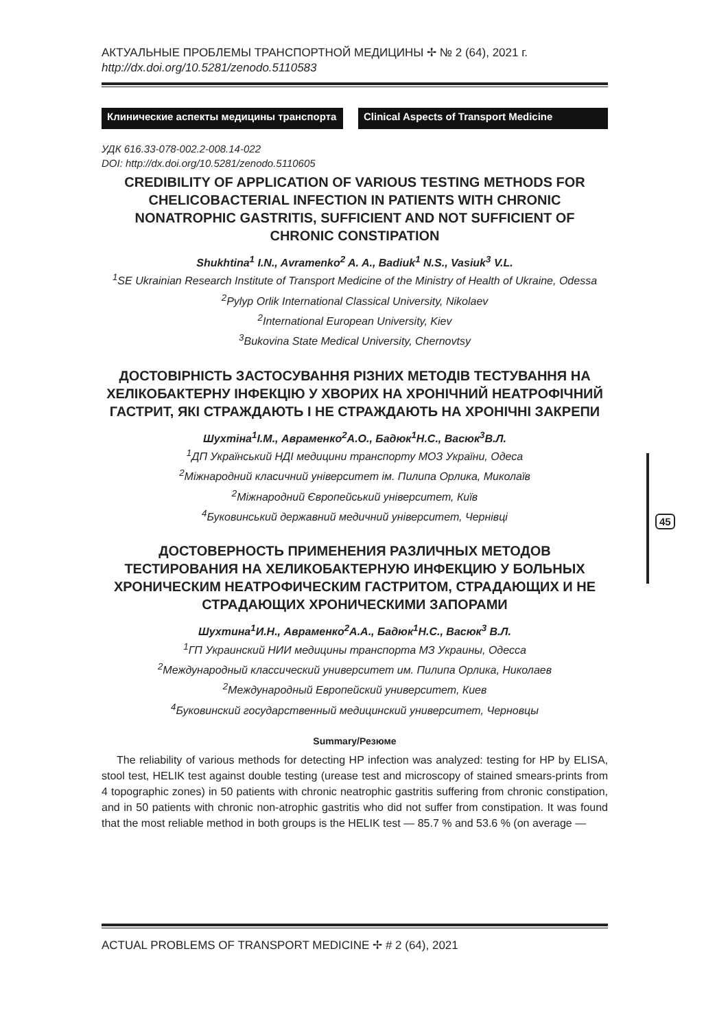45
АКТУАЛЬНЫЕ ПРОБЛЕМЫ ТРАНСПОРТНОЙ МЕДИЦИНЫ ✢ № 2 (64), 2021 г.
http://dx.doi.org/10.5281/zenodo.5110583
Клинические аспекты медицины транспорта Clinical Aspects of Transport Medicine
УДК 616.33-078-002.2-008.14-022
DOI: http://dx.doi.org/10.5281/zenodo.5110605
CREDIBILITY OF APPLICATION OF VARIOUS TESTING METHODS FOR CHELICOBACTERIAL INFECTION IN PATIENTS WITH CHRONIC NONATROPHIC GASTRITIS, SUFFICIENT AND NOT SUFFICIENT OF CHRONIC CONSTIPATION
Shukhtina<sup>1</sup> I.N., Avramenko<sup>2</sup> A. A., Badiuk<sup>1</sup> N.S., Vasiuk<sup>3</sup> V.L.
<sup>1</sup> SE Ukrainian Research Institute of Transport Medicine of the Ministry of Health of Ukraine, Odessa
<sup>2</sup> Pylyp Orlik International Classical University, Nikolaev
<sup>2</sup> International European University, Kiev
<sup>3</sup> Bukovina State Medical University, Chernovtsy
ДОСТОВІРНІСТЬ ЗАСТОСУВАННЯ РІЗНИХ МЕТОДІВ ТЕСТУВАННЯ НА ХЕЛІКОБАКТЕРНУ ІНФЕКЦІЮ У ХВОРИХ НА ХРОНІЧНИЙ НЕАТРОФІЧНИЙ ГАСТРИТ, ЯКІ СТРАЖДАЮТЬ І НЕ СТРАЖДАЮТЬ НА ХРОНІЧНІ ЗАКРЕПИ
Шухтіна<sup>1</sup>І.М., Авраменко<sup>2</sup>А.О., Бадюк<sup>1</sup>Н.С., Васюк<sup>3</sup>В.Л.
<sup>1</sup> ДП Український НДІ медицини транспорту МОЗ України, Одеса
<sup>2</sup> Міжнародний класичний університет ім. Пилипа Орлика, Миколаїв
<sup>2</sup> Міжнародний Європейський університет, Київ
<sup>4</sup> Буковинський державний медичний університет, Чернівці
ДОСТОВЕРНОСТЬ ПРИМЕНЕНИЯ РАЗЛИЧНЫХ МЕТОДОВ ТЕСТИРОВАНИЯ НА ХЕЛИКОБАКТЕРНУЮ ИНФЕКЦИЮ У БОЛЬНЫХ ХРОНИЧЕСКИМ НЕАТРОФИЧЕСКИМ ГАСТРИТОМ, СТРАДАЮЩИХ И НЕ СТРАДАЮЩИХ ХРОНИЧЕСКИМИ ЗАПОРАМИ
Шухтина<sup>1</sup>И.Н., Авраменко<sup>2</sup>А.А., Бадюк<sup>1</sup>Н.С., Васюк<sup>3</sup> В.Л.
<sup>1</sup> ГП Украинский НИИ медицины транспорта МЗ Украины, Одесса
<sup>2</sup> Международный классический университет им. Пилипа Орлика, Николаев
<sup>2</sup> Международный Европейский университет, Киев
<sup>4</sup> Буковинский государственный медицинский университет, Черновцы
Summary/Резюме
The reliability of various methods for detecting HP infection was analyzed: testing for HP by ELISA, stool test, HELIK test against double testing (urease test and microscopy of stained smears-prints from 4 topographic zones) in 50 patients with chronic neatrophic gastritis suffering from chronic constipation, and in 50 patients with chronic non-atrophic gastritis who did not suffer from constipation. It was found that the most reliable method in both groups is the HELIK test — 85.7 % and 53.6 % (on average —
ACTUAL PROBLEMS OF TRANSPORT MEDICINE ✢ # 2 (64), 2021